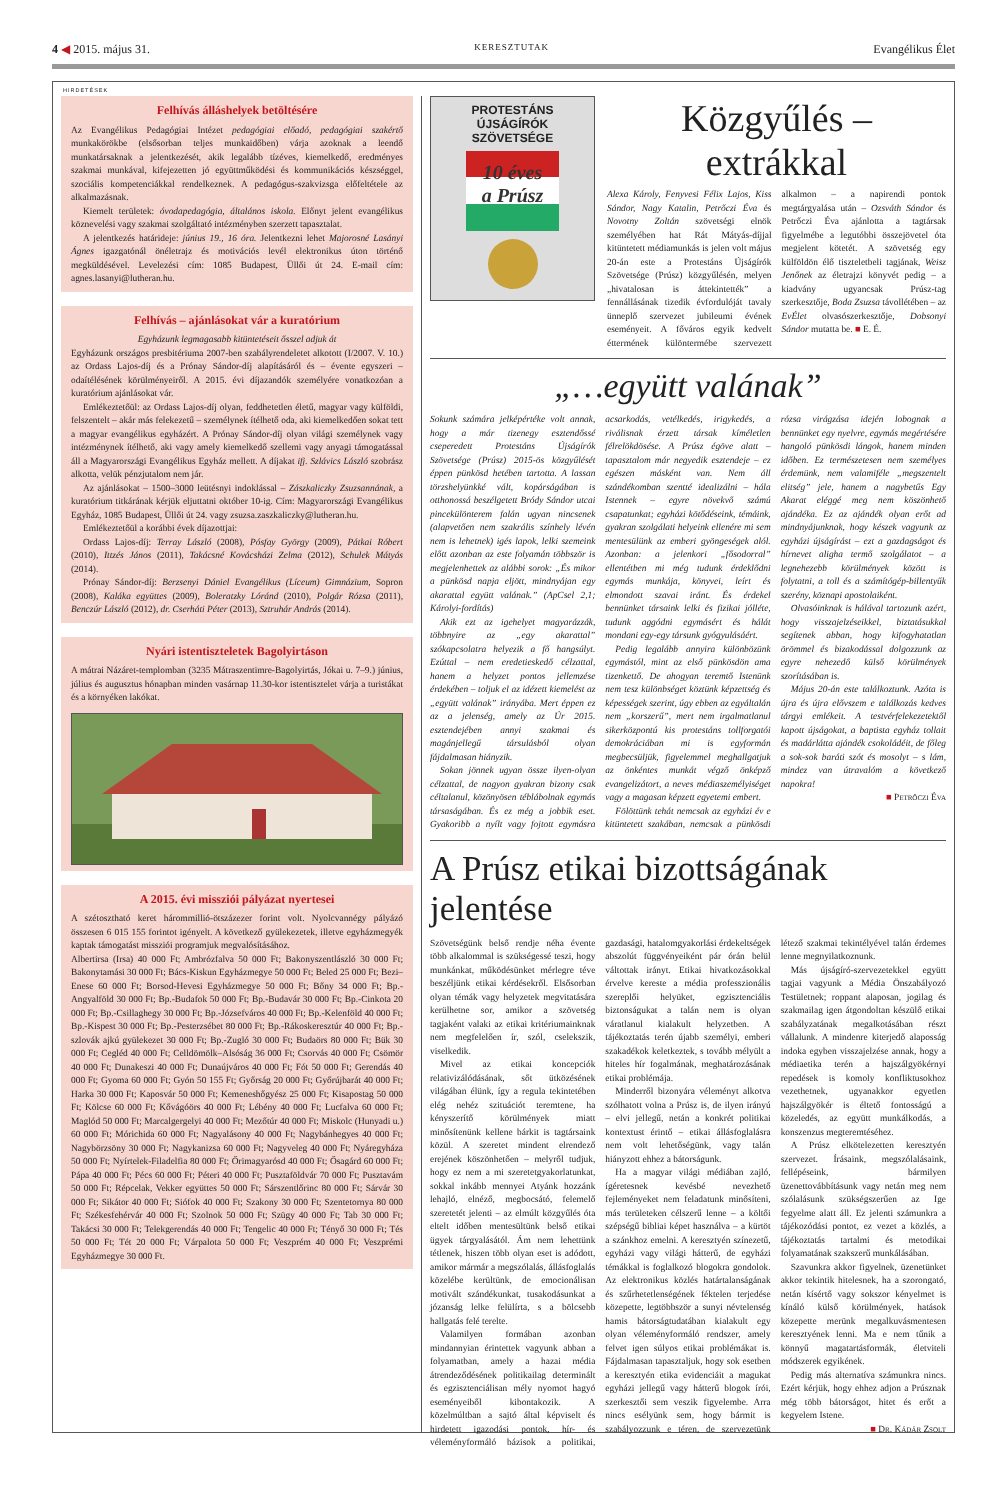4 ◀ 2015. május 31. KERESZTUTAK Evangélikus Élet
HIRDETÉSEK
Felhívás álláshelyek betöltésére
Az Evangélikus Pedagógiai Intézet pedagógiai előadó, pedagógiai szakértő munkakörökbe (elsősorban teljes munkaidőben) várja azoknak a leendő munkatársaknak a jelentkezését, akik legalább tízéves, kiemelkedő, eredményes szakmai munkával, kifejezetten jó együttműködési és kommunikációs készséggel, szociális kompetenciákkal rendelkeznek. A pedagógus-szakvizsga előfeltétele az alkalmazásnak.
Kiemelt területek: óvodapedagógia, általános iskola. Előnyt jelent evangélikus köznevelési vagy szakmai szolgáltató intézményben szerzett tapasztalat.
A jelentkezés határideje: június 19., 16 óra. Jelentkezni lehet Majorosné Lasányi Ágnes igazgatónál önéletrajz és motivációs levél elektronikus úton történő megküldésével. Levelezési cím: 1085 Budapest, Üllői út 24. E-mail cím: agnes.lasanyi@lutheran.hu.
Felhívás – ajánlásokat vár a kuratórium
Egyházunk legmagasabb kitüntetéseit ősszel adjuk át
Egyházunk országos presbitériuma 2007-ben szabályrendeletet alkotott (I/2007. V. 10.) az Ordass Lajos-díj és a Prónay Sándor-díj alapításáról és – évente egyszeri – odaítélésének körülményeiről. A 2015. évi díjazandók személyére vonatkozóan a kuratórium ajánlásokat vár.
Emlékeztetőül: az Ordass Lajos-díj olyan, feddhetetlen életű, magyar vagy külföldi, felszentelt – akár más felekezetű – személynek ítélhető oda, aki kiemelkedően sokat tett a magyar evangélikus egyházért. A Prónay Sándor-díj olyan világi személynek vagy intézménynek ítélhető, aki vagy amely kiemelkedő szellemi vagy anyagi támogatással áll a Magyarországi Evangélikus Egyház mellett. A díjakat ifj. Szlávics László szobrász alkotta, velük pénzjutalom nem jár.
Az ajánlásokat – 1500–3000 leütésnyi indoklással – Zászkaliczky Zsuzsannának, a kuratórium titkárának kérjük eljuttatni október 10-ig. Cím: Magyarországi Evangélikus Egyház, 1085 Budapest, Üllői út 24. vagy zsuzsa.zaszkaliczky@lutheran.hu.
Emlékeztetőül a korábbi évek díjazottjai:
Ordass Lajos-díj: Terray László (2008), Pósfay György (2009), Pátkai Róbert (2010), Ittzés János (2011), Takácsné Kovácsházi Zelma (2012), Schulek Mátyás (2014).
Prónay Sándor-díj: Berzsenyi Dániel Evangélikus (Líceum) Gimnázium, Sopron (2008), Kaláka együttes (2009), Boleratzky Lóránd (2010), Polgár Rózsa (2011), Benczúr László (2012), dr. Cserháti Péter (2013), Sztruhár András (2014).
Nyári istentiszteletek Bagolyirtáson
A mátrai Názáret-templomban (3235 Mátraszentimre-Bagolyirtás, Jókai u. 7–9.) június, július és augusztus hónapban minden vasárnap 11.30-kor istentisztelet várja a turistákat és a környéken lakókat.
A 2015. évi missziói pályázat nyertesei
A szétosztható keret hárommillió-ötszázezer forint volt. Nyolcvannégy pályázó összesen 6 015 155 forintot igényelt. A következő gyülekezetek, illetve egyházmegyék kaptak támogatást missziói programjuk megvalósításához.
Albertirsa (Irsa) 40 000 Ft; Ambrózfalva 50 000 Ft; Bakonyszentlászló 30 000 Ft; Bakonytamási 30 000 Ft; Bács-Kiskun Egyházmegye 50 000 Ft; Beled 25 000 Ft; Bezi–Enese 60 000 Ft; Borsod-Hevesi Egyházmegye 50 000 Ft; Bőny 34 000 Ft; Bp.-Angyalföld 30 000 Ft; Bp.-Budafok 50 000 Ft; Bp.-Budavár 30 000 Ft; Bp.-Cinkota 20 000 Ft; Bp.-Csillaghegy 30 000 Ft; Bp.-Józsefváros 40 000 Ft; Bp.-Kelenföld 40 000 Ft; Bp.-Kispest 30 000 Ft; Bp.-Pesterzsébet 80 000 Ft; Bp.-Rákoskeresztúr 40 000 Ft; Bp.-szlovák ajkú gyülekezet 30 000 Ft; Bp.-Zugló 30 000 Ft; Budaörs 80 000 Ft; Bük 30 000 Ft; Cegléd 40 000 Ft; Celldömölk–Alsóság 36 000 Ft; Csorvás 40 000 Ft; Csömör 40 000 Ft; Dunakeszi 40 000 Ft; Dunaújváros 40 000 Ft; Fót 50 000 Ft; Gerendás 40 000 Ft; Gyoma 60 000 Ft; Gyón 50 155 Ft; Győrság 20 000 Ft; Győrújbarát 40 000 Ft; Harka 30 000 Ft; Kaposvár 50 000 Ft; Kemeneshőgyész 25 000 Ft; Kisapostag 50 000 Ft; Kölcse 60 000 Ft; Kővágóörs 40 000 Ft; Lébény 40 000 Ft; Lucfalva 60 000 Ft; Maglód 50 000 Ft; Marcalgergelyi 40 000 Ft; Mezőtúr 40 000 Ft; Miskolc (Hunyadi u.) 60 000 Ft; Mórichida 60 000 Ft; Nagyalásony 40 000 Ft; Nagybánhegyes 40 000 Ft; Nagybörzsöny 30 000 Ft; Nagykanizsa 60 000 Ft; Nagyveleg 40 000 Ft; Nyáregyháza 50 000 Ft; Nyírtelek-Filadelfia 80 000 Ft; Őrimagyarósd 40 000 Ft; Ősagárd 60 000 Ft; Pápa 40 000 Ft; Pécs 60 000 Ft; Péteri 40 000 Ft; Pusztaföldvár 70 000 Ft; Pusztavám 50 000 Ft; Répcelak, Vekker együttes 50 000 Ft; Sárszentlőrinc 80 000 Ft; Sárvár 30 000 Ft; Sikátor 40 000 Ft; Siófok 40 000 Ft; Szakony 30 000 Ft; Szentetornya 80 000 Ft; Székesfehérvár 40 000 Ft; Szolnok 50 000 Ft; Szügy 40 000 Ft; Tab 30 000 Ft; Takácsi 30 000 Ft; Telekgerendás 40 000 Ft; Tengelic 40 000 Ft; Tényő 30 000 Ft; Tés 50 000 Ft; Tét 20 000 Ft; Várpalota 50 000 Ft; Veszprém 40 000 Ft; Veszprémi Egyházmegye 30 000 Ft.
PROTESTÁNS
ÚJSÁGÍRÓK
SZÖVETSÉGE
10 éves
a Prúsz
Közgyűlés – extrákkal
Alexa Károly, Fenyvesi Félix Lajos, Kiss Sándor, Nagy Katalin, Petrőczi Éva és Novotny Zoltán szövetségi elnök személyében hat Rát Mátyás-díjjal kitüntetett médiamunkás is jelen volt május 20-án este a Protestáns Újságírók Szövetsége (Prúsz) közgyűlésén, melyen „hivatalosan is áttekintették” a fennállásának tizedik évfordulóját tavaly ünneplő szervezet jubileumi évének eseményeit. A fővá­ros egyik kedvelt éttermének különtermébe szervezett alkalmon – a napirendi pontok megtárgyalása után – Ozsváth Sándor és Petrőczi Éva ajánlotta a tagtársak figyelmébe a legutóbbi összejövetel óta megjelent kötetét. A szövetség egy külföldön élő tiszteletbeli tagjának, Weisz Jenőnek az életrajzi könyvét pedig – a kiadvány ugyancsak Prúsz-tag szerkesztője, Boda Zsuzsa távollétében – az EvÉlet olvasószerkesztője, Dobsonyi Sándor mutatta be. ■ E. É.
„…együtt valának”
Sokunk számára jelképértéke volt annak, hogy a már tizenegy esztendőssé cseperedett Protestáns Újságírók Szövetsége (Prúsz) 2015-ös közgyűlését éppen pünkösd hetében tartotta. A lassan törzshelyünkké vált, kopárságában is otthonossá beszélgetett Bródy Sándor utcai pincekülönterem falán ugyan nincsenek (alapvetően nem szakrális színhely lévén nem is lehetnek) igés lapok, lelki szemeink előtt azonban az este folyamán többször is megjelenhettek az alábbi sorok: „És mikor a pünkösd napja eljött, mindnyájan egy akarattal együtt valának.” (ApCsel 2,1; Károlyi-fordítás)
Akik ezt az igehelyet magyarázzák, többnyire az „egy akarattal” szókapcsolatra helyezik a fő hangsúlyt. Ezúttal – nem eredetieskedő célzattal, hanem a helyzet pontos jellemzése érdekében – toljuk el az idézett kiemelést az „együtt valának” irányába. Mert éppen ez az a jelenség, amely az Úr 2015. esztendejében annyi szakmai és magánjellegű társulásból olyan fájdalmasan hiányzik.
Sokan jönnek ugyan össze ilyen-olyan célzattal, de nagyon gyakran bizony csak céltalanul, közönyösen téblábolnak egymás társaságában. És ez még a jobbik eset. Gyakoribb a nyílt vagy fojtott egymásra acsarkodás, vetélkedés, irigykedés, a riválisnak érzett társak kíméletlen félrelökdösése. A Prúsz égöve alatt – tapasztalom már negyedik esztendeje – ez egészen másként van. Nem áll szándékomban szentté idealizálni – hála Istennek – egyre növekvő számú csapatunkat; egyházi kötődéseink, témáink, gyakran szolgálati helyeink ellenére mi sem mentesülünk az emberi gyöngeségek alól. Azonban: a jelenkori „fősodorral” ellentétben mi még tudunk érdeklődni egymás munkája, könyvei, leírt és elmondott szavai iránt. És érdekel bennünket társaink lelki és fizikai jólléte, tudunk aggódni egymásért és hálát mondani egy-egy társunk gyógyulásáért.
Pedig legalább annyira különbözünk egymástól, mint az első pünkösdön ama tizenkettő. De ahogyan teremtő Istenünk nem tesz különbséget köztünk képzettség és képességek szerint, úgy ebben az egyáltalán nem „korszerű”, mert nem irgalmatlanul sikerközpontú kis protestáns tollforgatói demokráciában mi is egyformán megbecsüljük, figyelemmel meghallgatjuk az önkéntes munkát végző önképző evangelizátort, a neves médiaszemélyiséget vagy a magasan képzett egyetemi embert.
Fölöttünk tehát nemcsak az egyházi év e kitüntetett szakában, nemcsak a pünkösdi rózsa virágzása idején lobognak a bennünket egy nyelvre, egymás megértésére hangoló pünkösdi lángok, hanem minden időben. Ez természetesen nem személyes érdemünk, nem valamiféle „megszentelt elitség” jele, hanem a nagybetűs Egy Akarat eléggé meg nem köszönhető ajándéka. Ez az ajándék olyan erőt ad mindnyájunknak, hogy készek vagyunk az egyházi újságírást – ezt a gazdagságot és hírnevet aligha termő szolgálatot – a legnehezebb körülmények között is folytatni, a toll és a számítógép-billentyűk szerény, köznapi apostolaiként.
Olvasóinknak is hálával tartozunk azért, hogy visszajelzéseikkel, biztatásukkal segítenek abban, hogy kifogyhatatlan örömmel és bizakodással dolgozzunk az egyre nehezedő külső körülmények szorításában is.
Május 20-án este találkoztunk. Azóta is újra és újra elővszem e találkozás kedves tárgyi emlékeit. A testvérfelekezetektől kapott újságokat, a baptista egyház tollait és madárlátta ajándék csokoládéit, de főleg a sok-sok baráti szót és mosolyt – s lám, mindez van útravalóm a következő napokra!
■ Petrőczi Éva
A Prúsz etikai bizottságának jelentése
Szövetségünk belső rendje néha évente több alkalommal is szükségessé teszi, hogy munkánkat, működésünket mérlegre téve beszéljünk etikai kérdésekről. Elsősorban olyan témák vagy helyzetek megvitatására kerülhetne sor, amikor a szövetség tagjaként valaki az etikai kritériumainknak nem megfelelően ír, szól, cselekszik, viselkedik.
Mivel az etikai koncepciók relativizálódásának, sőt ütközésének világában élünk, így a regula tekintetében elég nehéz szituációt teremtene, ha kényszerítő körülmények miatt minősítenünk kellene bárkit is tagtársaink közül. A szeretet mindent elrendező erejének köszönhetően – melyről tudjuk, hogy ez nem a mi szeretetgyakorlatunkat, sokkal inkább mennyei Atyánk hozzánk lehajló, elnéző, megbocsátó, felemelő szeretetét jelenti – az elmúlt közgyűlés óta eltelt időben mentesültünk belső etikai ügyek tárgyalásától. Ám nem lehettünk tétlenek, hiszen több olyan eset is adódott, amikor mármár a megszólalás, állásfoglalás közelébe kerültünk, de emocionálisan motivált szándékunkat, tusakodásunkat a józanság lelke felülírta, s a bölcsebb hallgatás felé terelte.
Valamilyen formában azonban mindannyian érintettek vagyunk abban a folyamatban, amely a hazai média átrendeződésének politikailag determinált és egzisztenciálisan mély nyomot hagyó eseményeiből kibontakozik. A közelmúltban a sajtó által képviselt és hirdetett igazodási pontok, hír- és véleményformáló bázisok a politikai, gazdasági, hatalomgyakorlási érdekeltségek abszolút függvényeiként pár órán belül váltottak irányt. Etikai hivatkozásokkal érvelve kereste a média professzionális szereplői helyüket, egzisztenciális biztonságukat a talán nem is olyan váratlanul kialakult helyzetben. A tájékoztatás terén újabb személyi, emberi szakadékok keletkeztek, s tovább mélyült a hiteles hír fogalmának, meghatározásának etikai problémája.
Minderről bizonyára véleményt alkotva szólhatott volna a Prúsz is, de ilyen irányú – elvi jellegű, netán a konkrét politikai kontextust érintő – etikai állásfoglalásra nem volt lehetőségünk, vagy talán hiányzott ehhez a bátorságunk.
Ha a magyar világi médiában zajló, ígéretesnek kevésbé nevezhető fejleményeket nem feladatunk minősíteni, más területeken célszerű lenne – a költői szépségű bibliai képet használva – a kürtöt a szánkhoz emelni. A keresztyén színezetű, egyházi vagy világi hátterű, de egyházi témákkal is foglalkozó blogokra gondolok. Az elektronikus közlés határtalanságának és szűrhetetlenségének féktelen terjedése közepette, legtöbbször a sunyi névtelenség hamis bátorságtudatában kialakult egy olyan véleményformáló rendszer, amely felvet igen súlyos etikai problémákat is. Fájdalmasan tapasztaljuk, hogy sok esetben a keresztyén etika evidenciáit a magukat egyházi jellegű vagy hátterű blogok írói, szerkesztői sem veszik figyelembe. Arra nincs esélyünk sem, hogy bármit is szabályozzunk e téren, de szervezetünk létező szakmai tekintélyével talán érdemes lenne megnyilatkoznunk.
Más újságíró-szervezetekkel együtt tagjai vagyunk a Média Önszabályozó Testületnek; roppant alaposan, jogilag és szakmailag igen átgondoltan készülő etikai szabályzatának megalkotásában részt vállalunk. A mindenre kiterjedő alaposság indoka egyben visszajelzése annak, hogy a médiaetika terén a hajszálgyökérnyi repedések is komoly konfliktusokhoz vezethetnek, ugyanakkor egyetlen hajszálgyökér is éltető fontosságú a közeledés, az együtt munkálkodás, a konszenzus megteremtéséhez.
A Prúsz elkötelezetten keresztyén szervezet. Írásaink, megszólalásaink, fellépéseink, bármilyen üzenettovábbításunk vagy netán meg nem szólalásunk szükségszerűen az Ige fegyelme alatt áll. Ez jelenti számunkra a tájékozódási pontot, ez vezet a közlés, a tájékoztatás tartalmi és metodikai folyamatának szakszerű munkálásában.
Szavunkra akkor figyelnek, üzenetünket akkor tekintik hitelesnek, ha a szorongató, netán kísértő vagy sokszor kényelmet is kínáló külső körülmények, hatások közepette merünk megalkuvásmentesen keresztyének lenni. Ma e nem tűnik a könnyű magatartásformák, életviteli módszerek egyikének.
Pedig más alternatíva számunkra nincs. Ezért kérjük, hogy ehhez adjon a Prúsznak még több bátorságot, hitet és erőt a kegyelem Istene.
■ Dr. Kádár Zsolt